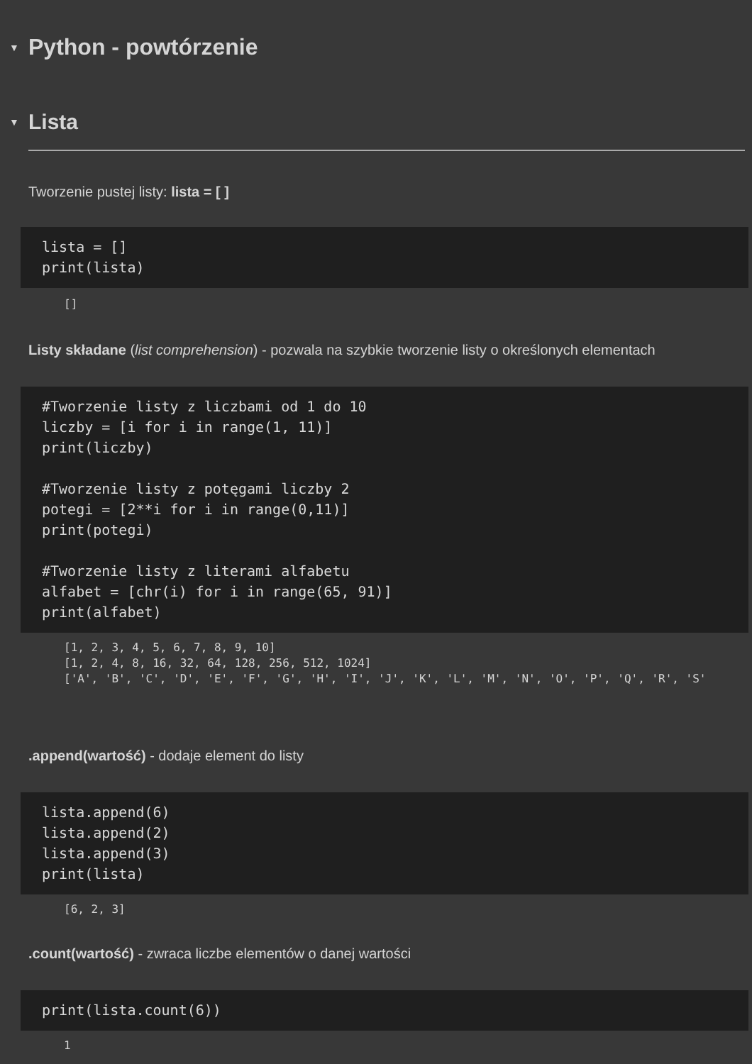▼
Python - powtórzenie
▼
Lista
Tworzenie pustej listy: lista = [ ]
lista = [] print(lista)
[]
Listy składane (list comprehension) - pozwala na szybkie tworzenie listy o określonych elementach
#Tworzenie listy z liczbami od 1 do 10 liczby = [i for i in range(1, 11)] print(liczby) #Tworzenie listy z potęgami liczby 2 potegi = [2**i for i in range(0,11)] print(potegi) #Tworzenie listy z literami alfabetu alfabet = [chr(i) for i in range(65, 91)] print(alfabet)
[1, 2, 3, 4, 5, 6, 7, 8, 9, 10] [1, 2, 4, 8, 16, 32, 64, 128, 256, 512, 1024] ['A', 'B', 'C', 'D', 'E', 'F', 'G', 'H', 'I', 'J', 'K', 'L', 'M', 'N', 'O', 'P', 'Q', 'R', 'S'
.append(wartość) - dodaje element do listy
lista.append(6) lista.append(2) lista.append(3) print(lista)
[6, 2, 3]
.count(wartość) - zwraca liczbe elementów o danej wartości
print(lista.count(6))
1